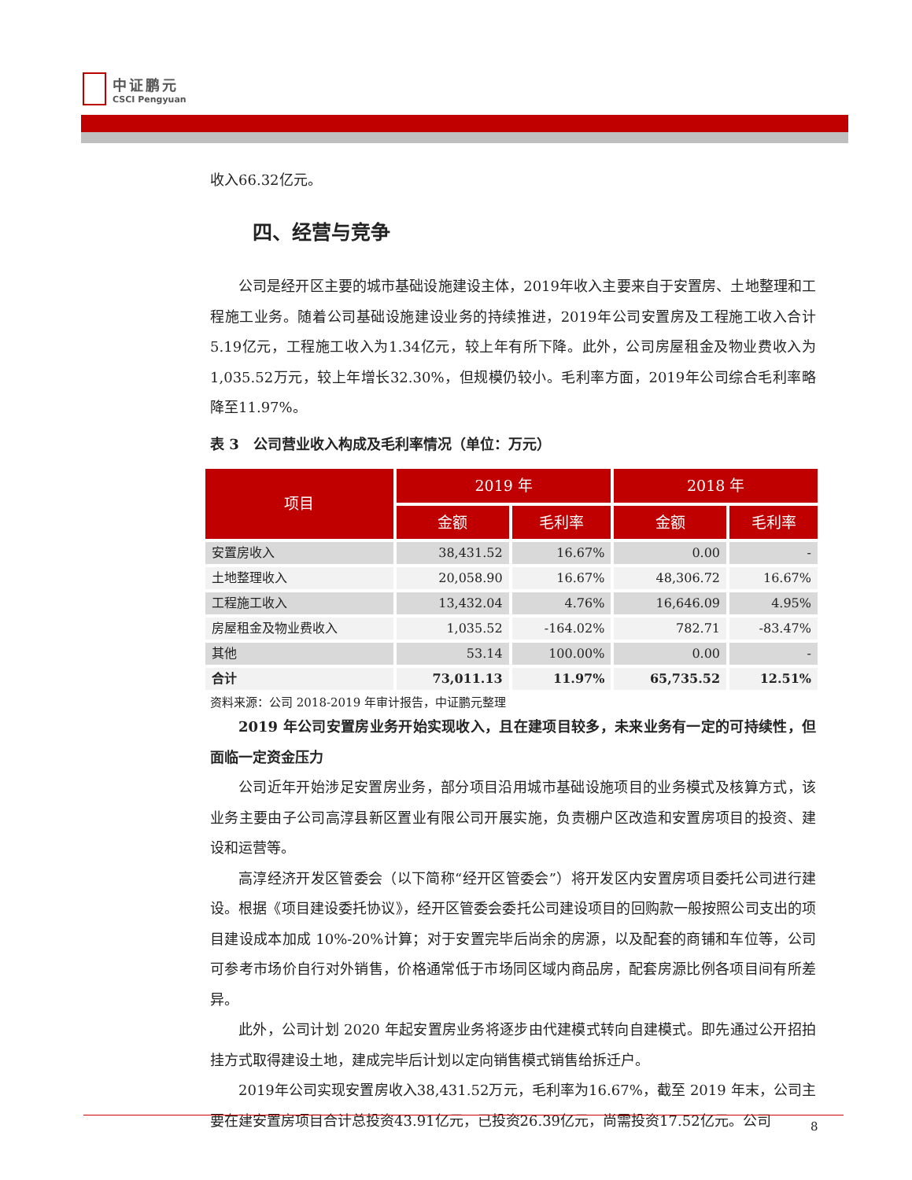中证鹏元
CSCI Pengyuan
收入66.32亿元。
四、经营与竞争
公司是经开区主要的城市基础设施建设主体，2019年收入主要来自于安置房、土地整理和工程施工业务。随着公司基础设施建设业务的持续推进，2019年公司安置房及工程施工收入合计5.19亿元，工程施工收入为1.34亿元，较上年有所下降。此外，公司房屋租金及物业费收入为1,035.52万元，较上年增长32.30%，但规模仍较小。毛利率方面，2019年公司综合毛利率略降至11.97%。
表 3　公司营业收入构成及毛利率情况（单位：万元）
| 项目 | 2019 年 | | 2018 年 | |
| --- | --- | --- | --- | --- |
| | 金额 | 毛利率 | 金额 | 毛利率 |
| 安置房收入 | 38,431.52 | 16.67% | 0.00 | - |
| 土地整理收入 | 20,058.90 | 16.67% | 48,306.72 | 16.67% |
| 工程施工收入 | 13,432.04 | 4.76% | 16,646.09 | 4.95% |
| 房屋租金及物业费收入 | 1,035.52 | -164.02% | 782.71 | -83.47% |
| 其他 | 53.14 | 100.00% | 0.00 | - |
| 合计 | 73,011.13 | 11.97% | 65,735.52 | 12.51% |
资料来源：公司 2018-2019 年审计报告，中证鹏元整理
2019 年公司安置房业务开始实现收入，且在建项目较多，未来业务有一定的可持续性，但面临一定资金压力
公司近年开始涉足安置房业务，部分项目沿用城市基础设施项目的业务模式及核算方式，该业务主要由子公司高淳县新区置业有限公司开展实施，负责棚户区改造和安置房项目的投资、建设和运营等。
高淳经济开发区管委会（以下简称“经开区管委会”）将开发区内安置房项目委托公司进行建设。根据《项目建设委托协议》，经开区管委会委托公司建设项目的回购款一般按照公司支出的项目建设成本加成 10%-20%计算；对于安置完毕后尚余的房源，以及配套的商铺和车位等，公司可参考市场价自行对外销售，价格通常低于市场同区域内商品房，配套房源比例各项目间有所差异。
此外，公司计划 2020 年起安置房业务将逐步由代建模式转向自建模式。即先通过公开招拍挂方式取得建设土地，建成完毕后计划以定向销售模式销售给拆迁户。
2019年公司实现安置房收入38,431.52万元，毛利率为16.67%，截至 2019 年末，公司主要在建安置房项目合计总投资43.91亿元，已投资26.39亿元，尚需投资17.52亿元。公司
8